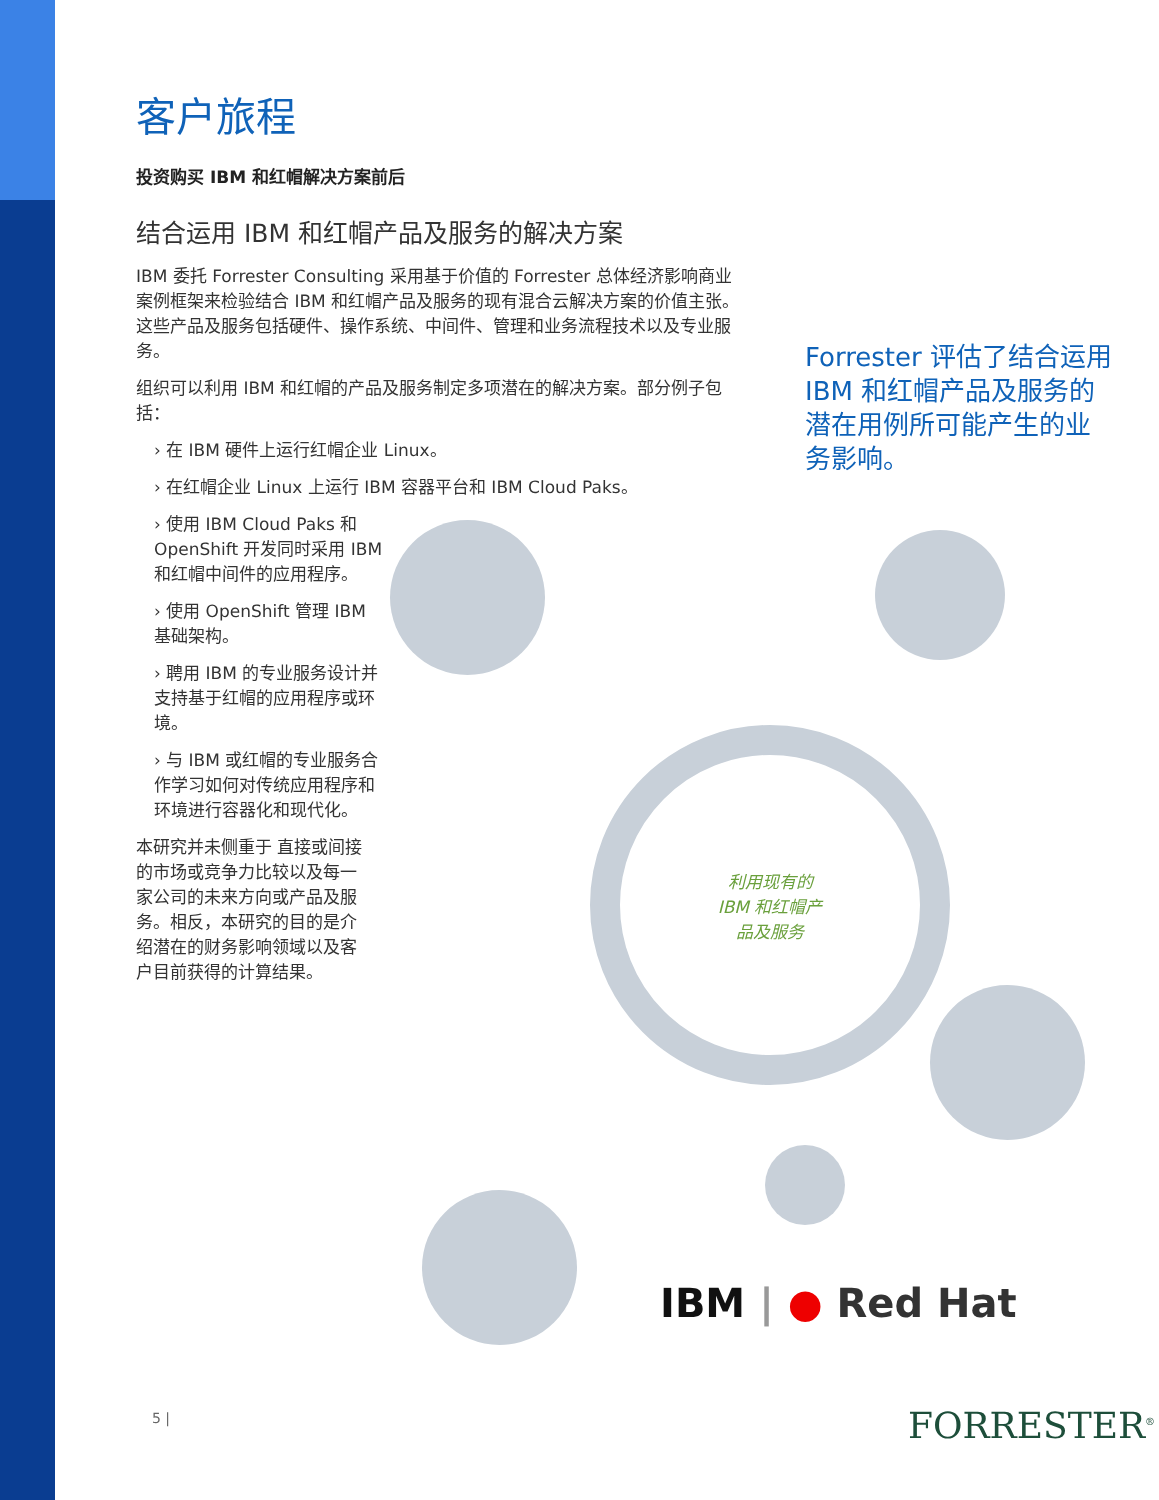客户旅程
投资购买 IBM 和红帽解决方案前后
结合运用 IBM 和红帽产品及服务的解决方案
IBM 委托 Forrester Consulting 采用基于价值的 Forrester 总体经济影响商业案例框架来检验结合 IBM 和红帽产品及服务的现有混合云解决方案的价值主张。这些产品及服务包括硬件、操作系统、中间件、管理和业务流程技术以及专业服务。
组织可以利用 IBM 和红帽的产品及服务制定多项潜在的解决方案。部分例子包括：
› 在 IBM 硬件上运行红帽企业 Linux。
› 在红帽企业 Linux 上运行 IBM 容器平台和 IBM Cloud Paks。
› 使用 IBM Cloud Paks 和 OpenShift 开发同时采用 IBM 和红帽中间件的应用程序。
› 使用 OpenShift 管理 IBM 基础架构。
› 聘用 IBM 的专业服务设计并支持基于红帽的应用程序或环境。
› 与 IBM 或红帽的专业服务合作学习如何对传统应用程序和环境进行容器化和现代化。
本研究并未侧重于 直接或间接的市场或竞争力比较以及每一家公司的未来方向或产品及服务。相反，本研究的目的是介绍潜在的财务影响领域以及客户目前获得的计算结果。
Forrester 评估了结合运用 IBM 和红帽产品及服务的潜在用例所可能产生的业务影响。
利用现有的
IBM 和红帽产
品及服务
IBM | ● Red Hat
5 | FORRESTER<sup>®</sup>